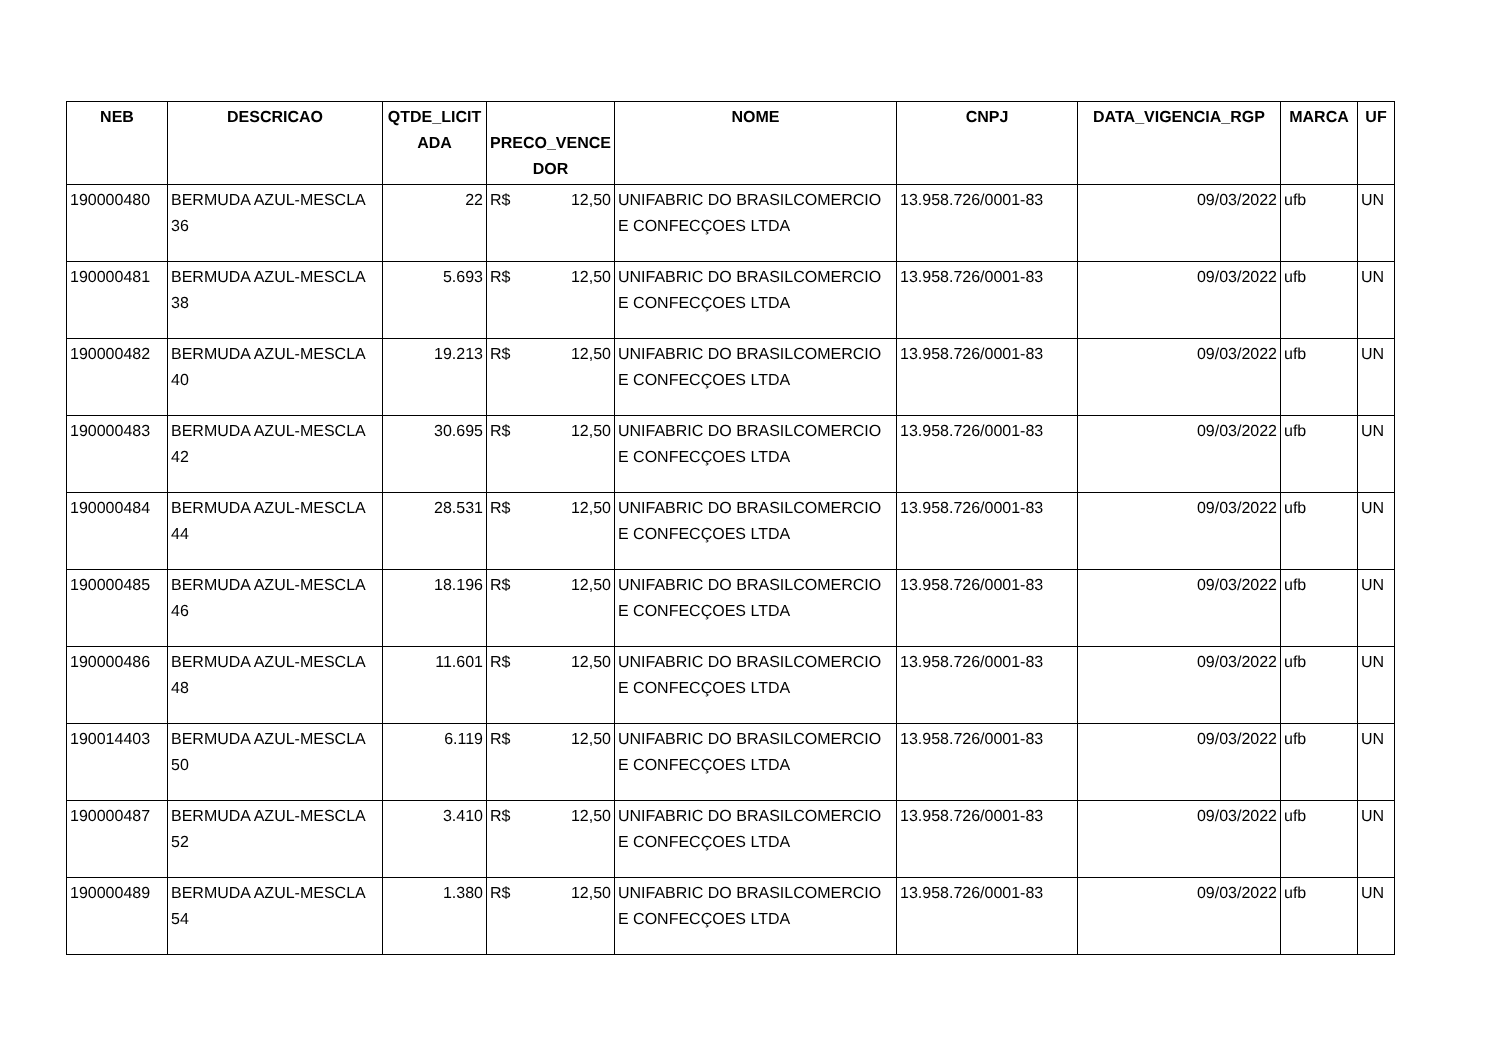| NEB | DESCRICAO | QTDE_LICIT ADA | PRECO_VENCE DOR | NOME | CNPJ | DATA_VIGENCIA_RGP | MARCA | UF |
| --- | --- | --- | --- | --- | --- | --- | --- | --- |
| 190000480 | BERMUDA AZUL-MESCLA 36 | 22 | R$ 12,50 | UNIFABRIC DO BRASILCOMERCIO E CONFECÇOES LTDA | 13.958.726/0001-83 | 09/03/2022 | ufb | UN |
| 190000481 | BERMUDA AZUL-MESCLA 38 | 5.693 | R$ 12,50 | UNIFABRIC DO BRASILCOMERCIO E CONFECÇOES LTDA | 13.958.726/0001-83 | 09/03/2022 | ufb | UN |
| 190000482 | BERMUDA AZUL-MESCLA 40 | 19.213 | R$ 12,50 | UNIFABRIC DO BRASILCOMERCIO E CONFECÇOES LTDA | 13.958.726/0001-83 | 09/03/2022 | ufb | UN |
| 190000483 | BERMUDA AZUL-MESCLA 42 | 30.695 | R$ 12,50 | UNIFABRIC DO BRASILCOMERCIO E CONFECÇOES LTDA | 13.958.726/0001-83 | 09/03/2022 | ufb | UN |
| 190000484 | BERMUDA AZUL-MESCLA 44 | 28.531 | R$ 12,50 | UNIFABRIC DO BRASILCOMERCIO E CONFECÇOES LTDA | 13.958.726/0001-83 | 09/03/2022 | ufb | UN |
| 190000485 | BERMUDA AZUL-MESCLA 46 | 18.196 | R$ 12,50 | UNIFABRIC DO BRASILCOMERCIO E CONFECÇOES LTDA | 13.958.726/0001-83 | 09/03/2022 | ufb | UN |
| 190000486 | BERMUDA AZUL-MESCLA 48 | 11.601 | R$ 12,50 | UNIFABRIC DO BRASILCOMERCIO E CONFECÇOES LTDA | 13.958.726/0001-83 | 09/03/2022 | ufb | UN |
| 190014403 | BERMUDA AZUL-MESCLA 50 | 6.119 | R$ 12,50 | UNIFABRIC DO BRASILCOMERCIO E CONFECÇOES LTDA | 13.958.726/0001-83 | 09/03/2022 | ufb | UN |
| 190000487 | BERMUDA AZUL-MESCLA 52 | 3.410 | R$ 12,50 | UNIFABRIC DO BRASILCOMERCIO E CONFECÇOES LTDA | 13.958.726/0001-83 | 09/03/2022 | ufb | UN |
| 190000489 | BERMUDA AZUL-MESCLA 54 | 1.380 | R$ 12,50 | UNIFABRIC DO BRASILCOMERCIO E CONFECÇOES LTDA | 13.958.726/0001-83 | 09/03/2022 | ufb | UN |